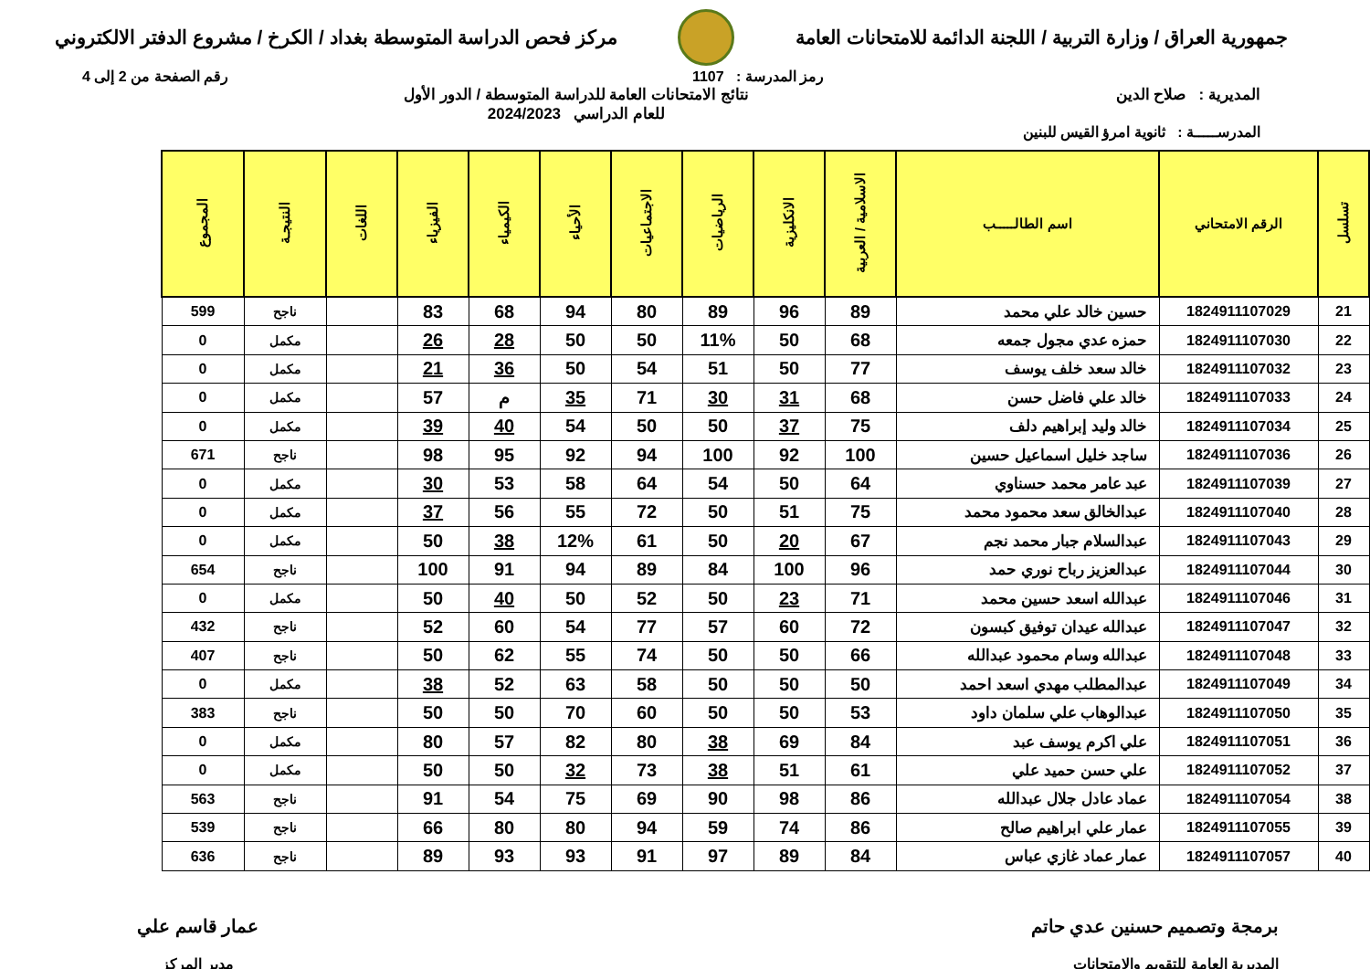جمهورية العراق / وزارة التربية / اللجنة الدائمة للامتحانات العامة
مركز فحص الدراسة المتوسطة بغداد / الكرخ / مشروع الدفتر الالكتروني
رمز المدرسة : 1107 رقم الصفحة من 2 إلى 4
المديرية : صلاح الدين نتائج الامتحانات العامة للدراسة المتوسطة / الدور الأول
للعام الدراسي 2024/2023
المدرســـــة : ثانوية امرؤ القيس للبنين
| تسلسل | الرقم الامتحاني | اسم الطالـــــب | الاسلامية / العربية | الانكليزية | الرياضيات | الاجتماعيات | الأحياء | الكيمياء | الفيزياء | اللغات | النتيجـة | المجموع |
| --- | --- | --- | --- | --- | --- | --- | --- | --- | --- | --- | --- | --- |
| 21 | 1824911107029 | حسين خالد علي محمد | 89 | 96 | 89 | 80 | 94 | 68 | 83 | | ناجح | 599 |
| 22 | 1824911107030 | حمزه عدي مجول جمعه | 68 | 50 | 11% | 50 | 50 | 28 | 26 | | مكمل | 0 |
| 23 | 1824911107032 | خالد سعد خلف يوسف | 77 | 50 | 51 | 54 | 50 | 36 | 21 | | مكمل | 0 |
| 24 | 1824911107033 | خالد علي فاضل حسن | 68 | 31 | 30 | 71 | 35 | م | 57 | | مكمل | 0 |
| 25 | 1824911107034 | خالد وليد إبراهيم دلف | 75 | 37 | 50 | 50 | 54 | 40 | 39 | | مكمل | 0 |
| 26 | 1824911107036 | ساجد خليل اسماعيل حسين | 100 | 92 | 100 | 94 | 92 | 95 | 98 | | ناجح | 671 |
| 27 | 1824911107039 | عبد عامر محمد حسناوي | 64 | 50 | 54 | 64 | 58 | 53 | 30 | | مكمل | 0 |
| 28 | 1824911107040 | عبدالخالق سعد محمود محمد | 75 | 51 | 50 | 72 | 55 | 56 | 37 | | مكمل | 0 |
| 29 | 1824911107043 | عبدالسلام جبار محمد نجم | 67 | 20 | 50 | 61 | 12% | 38 | 50 | | مكمل | 0 |
| 30 | 1824911107044 | عبدالعزيز رباح نوري حمد | 96 | 100 | 84 | 89 | 94 | 91 | 100 | | ناجح | 654 |
| 31 | 1824911107046 | عبدالله اسعد حسين محمد | 71 | 23 | 50 | 52 | 50 | 40 | 50 | | مكمل | 0 |
| 32 | 1824911107047 | عبدالله عيدان توفيق كبسون | 72 | 60 | 57 | 77 | 54 | 60 | 52 | | ناجح | 432 |
| 33 | 1824911107048 | عبدالله وسام محمود عبدالله | 66 | 50 | 50 | 74 | 55 | 62 | 50 | | ناجح | 407 |
| 34 | 1824911107049 | عبدالمطلب مهدي اسعد احمد | 50 | 50 | 50 | 58 | 63 | 52 | 38 | | مكمل | 0 |
| 35 | 1824911107050 | عبدالوهاب علي سلمان داود | 53 | 50 | 50 | 60 | 70 | 50 | 50 | | ناجح | 383 |
| 36 | 1824911107051 | علي اكرم يوسف عبد | 84 | 69 | 38 | 80 | 82 | 57 | 80 | | مكمل | 0 |
| 37 | 1824911107052 | علي حسن حميد علي | 61 | 51 | 38 | 73 | 32 | 50 | 50 | | مكمل | 0 |
| 38 | 1824911107054 | عماد عادل جلال عبدالله | 86 | 98 | 90 | 69 | 75 | 54 | 91 | | ناجح | 563 |
| 39 | 1824911107055 | عمار علي ابراهيم صالح | 86 | 74 | 59 | 94 | 80 | 80 | 66 | | ناجح | 539 |
| 40 | 1824911107057 | عمار عماد غازي عباس | 84 | 89 | 97 | 91 | 93 | 93 | 89 | | ناجح | 636 |
برمجة وتصميم حسنين عدي حاتم
المديرية العامة للتقويم والامتحانات
عمار قاسم علي
مدير المركز